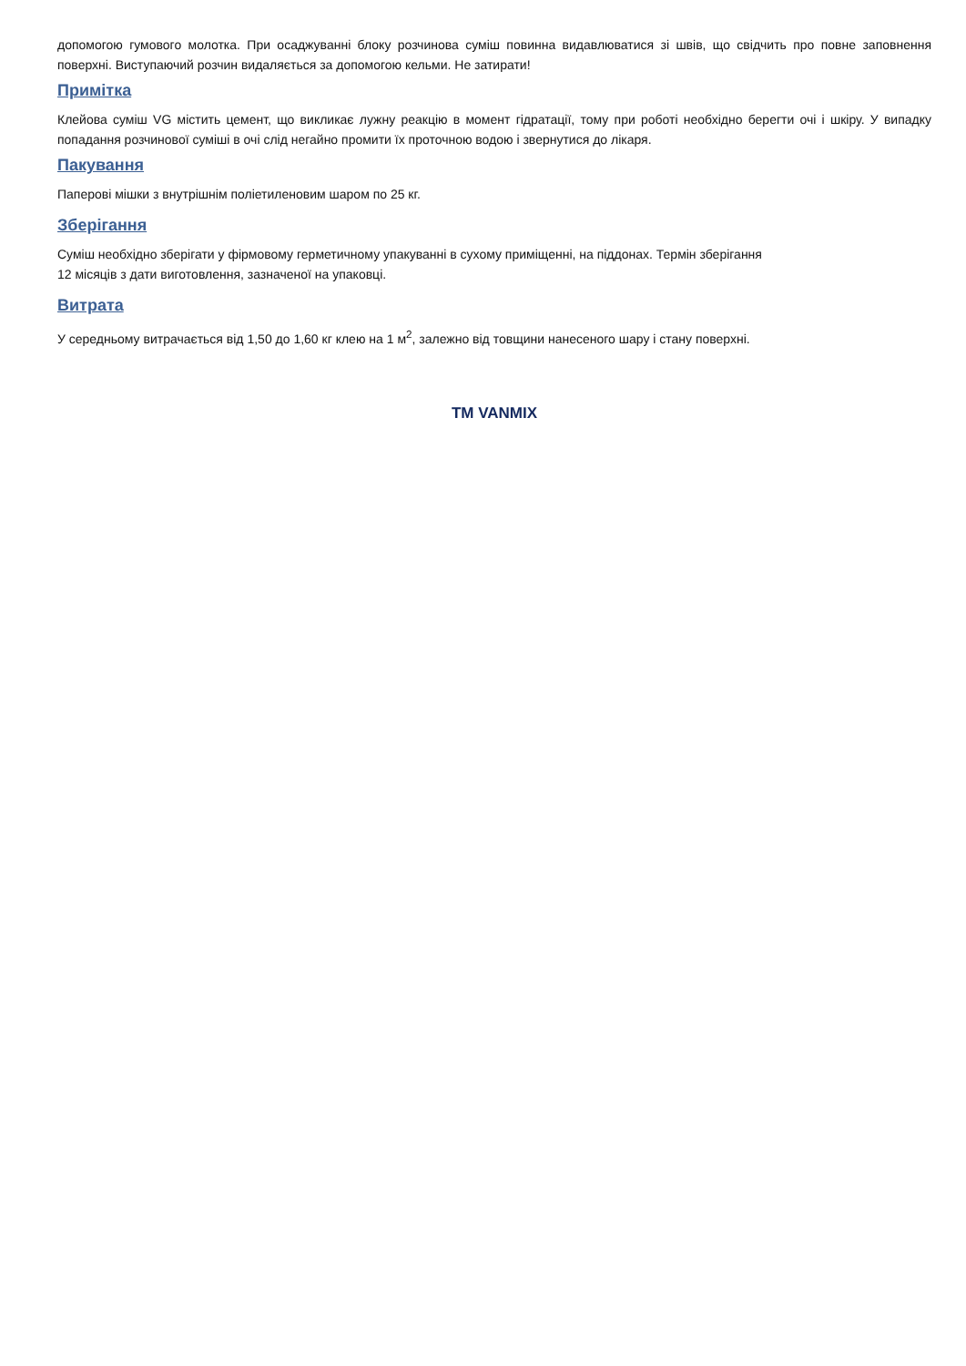допомогою гумового молотка. При осаджуванні блоку розчинова суміш повинна видавлюватися зі швів, що свідчить про повне заповнення поверхні. Виступаючий розчин видаляється за допомогою кельми. Не затирати!
Примітка
Клейова суміш VG містить цемент, що викликає лужну реакцію в момент гідратації, тому при роботі необхідно берегти очі і шкіру. У випадку попадання розчинової суміші в очі слід негайно промити їх проточною водою і звернутися до лікаря.
Пакування
Паперові мішки з внутрішнім поліетиленовим шаром по 25 кг.
Зберігання
Суміш необхідно зберігати у фірмовому герметичному упакуванні в сухому приміщенні, на піддонах. Термін зберігання
12 місяців з дати виготовлення, зазначеної на упаковці.
Витрата
У середньому витрачається від 1,50 до 1,60 кг клею на 1 м<sup>2</sup>, залежно від товщини нанесеного шару і стану поверхні.
TM VANMIX